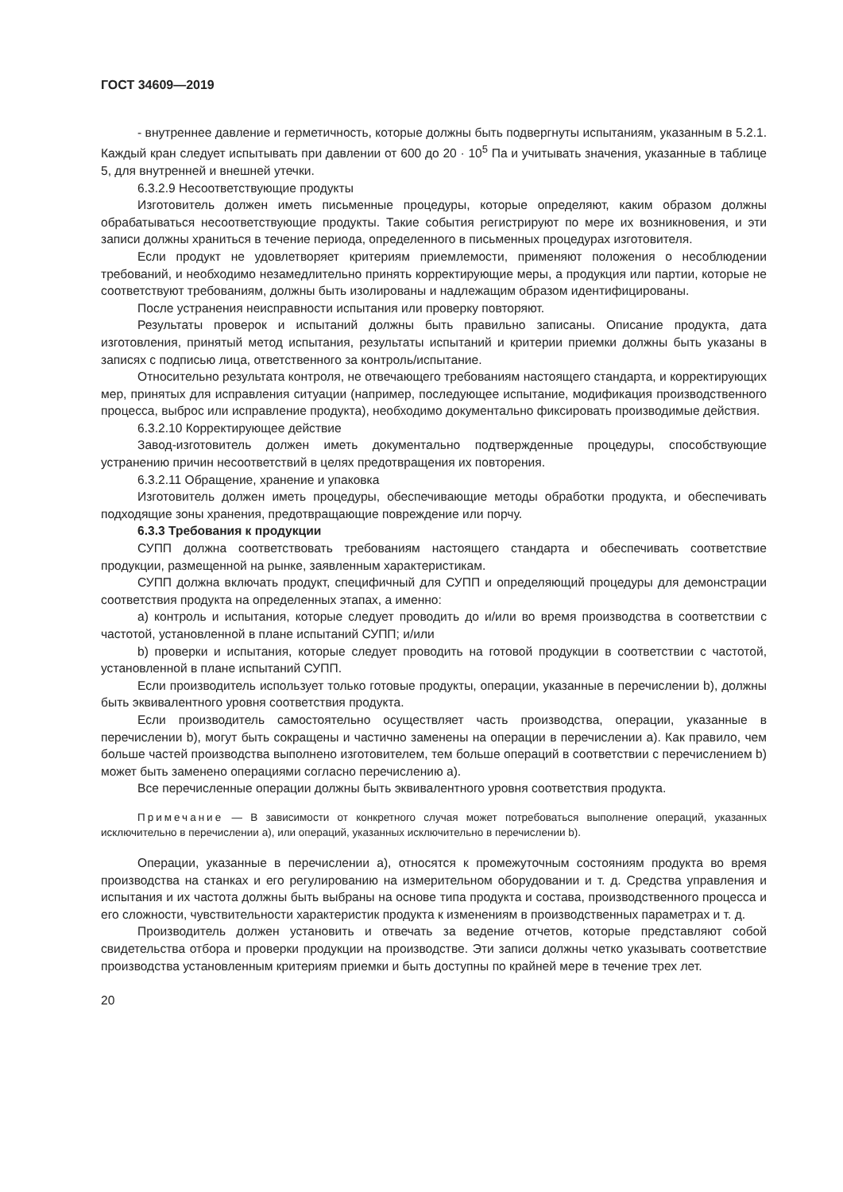ГОСТ 34609—2019
- внутреннее давление и герметичность, которые должны быть подвергнуты испытаниям, указанным в 5.2.1. Каждый кран следует испытывать при давлении от 600 до 20 · 10<sup>5</sup> Па и учитывать значения, указанные в таблице 5, для внутренней и внешней утечки.
6.3.2.9 Несоответствующие продукты
Изготовитель должен иметь письменные процедуры, которые определяют, каким образом должны обрабатываться несоответствующие продукты. Такие события регистрируют по мере их возникновения, и эти записи должны храниться в течение периода, определенного в письменных процедурах изготовителя.
Если продукт не удовлетворяет критериям приемлемости, применяют положения о несоблюдении требований, и необходимо незамедлительно принять корректирующие меры, а продукция или партии, которые не соответствуют требованиям, должны быть изолированы и надлежащим образом идентифицированы.
После устранения неисправности испытания или проверку повторяют.
Результаты проверок и испытаний должны быть правильно записаны. Описание продукта, дата изготовления, принятый метод испытания, результаты испытаний и критерии приемки должны быть указаны в записях с подписью лица, ответственного за контроль/испытание.
Относительно результата контроля, не отвечающего требованиям настоящего стандарта, и корректирующих мер, принятых для исправления ситуации (например, последующее испытание, модификация производственного процесса, выброс или исправление продукта), необходимо документально фиксировать производимые действия.
6.3.2.10 Корректирующее действие
Завод-изготовитель должен иметь документально подтвержденные процедуры, способствующие устранению причин несоответствий в целях предотвращения их повторения.
6.3.2.11 Обращение, хранение и упаковка
Изготовитель должен иметь процедуры, обеспечивающие методы обработки продукта, и обеспечивать подходящие зоны хранения, предотвращающие повреждение или порчу.
6.3.3 Требования к продукции
СУПП должна соответствовать требованиям настоящего стандарта и обеспечивать соответствие продукции, размещенной на рынке, заявленным характеристикам.
СУПП должна включать продукт, специфичный для СУПП и определяющий процедуры для демонстрации соответствия продукта на определенных этапах, а именно:
a) контроль и испытания, которые следует проводить до и/или во время производства в соответствии с частотой, установленной в плане испытаний СУПП; и/или
b) проверки и испытания, которые следует проводить на готовой продукции в соответствии с частотой, установленной в плане испытаний СУПП.
Если производитель использует только готовые продукты, операции, указанные в перечислении b), должны быть эквивалентного уровня соответствия продукта.
Если производитель самостоятельно осуществляет часть производства, операции, указанные в перечислении b), могут быть сокращены и частично заменены на операции в перечислении a). Как правило, чем больше частей производства выполнено изготовителем, тем больше операций в соответствии с перечислением b) может быть заменено операциями согласно перечислению a).
Все перечисленные операции должны быть эквивалентного уровня соответствия продукта.
Примечание — В зависимости от конкретного случая может потребоваться выполнение операций, указанных исключительно в перечислении a), или операций, указанных исключительно в перечислении b).
Операции, указанные в перечислении a), относятся к промежуточным состояниям продукта во время производства на станках и его регулированию на измерительном оборудовании и т. д. Средства управления и испытания и их частота должны быть выбраны на основе типа продукта и состава, производственного процесса и его сложности, чувствительности характеристик продукта к изменениям в производственных параметрах и т. д.
Производитель должен установить и отвечать за ведение отчетов, которые представляют собой свидетельства отбора и проверки продукции на производстве. Эти записи должны четко указывать соответствие производства установленным критериям приемки и быть доступны по крайней мере в течение трех лет.
20